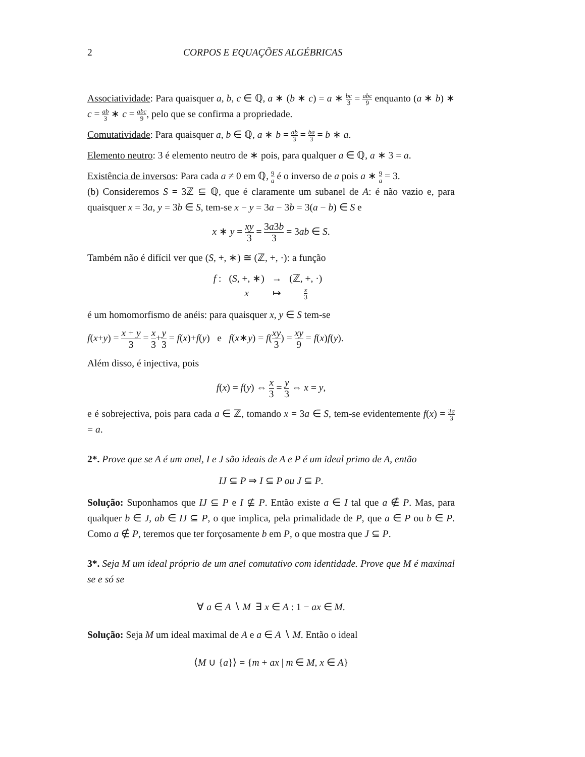2 CORPOS E EQUAÇÕES ALGÉBRICAS
Associatividade: Para quaisquer a, b, c ∈ ℚ, a ∗ (b ∗ c) = a ∗ bc 3 = abc 9 enquanto (a ∗ b) ∗ c = ab 3 ∗ c = abc 9, pelo que se confirma a propriedade.
Comutatividade: Para quaisquer a, b ∈ ℚ, a ∗ b = ab 3 = ba 3 = b ∗ a.
Elemento neutro: 3 é elemento neutro de ∗ pois, para qualquer a ∈ ℚ, a ∗ 3 = a.
Existência de inversos: Para cada a ≠ 0 em ℚ, 9 a é o inverso de a pois a ∗ 9 a = 3.
(b) Consideremos S = 3ℤ ⊆ ℚ, que é claramente um subanel de A: é não vazio e, para quaisquer x = 3a, y = 3b ∈ S, tem-se x − y = 3a − 3b = 3(a − b) ∈ S e
x ∗ y = xy 3 = 3a3b 3 = 3ab ∈ S.
Também não é difícil ver que (S, +, ∗) ≅ (ℤ, +, ·): a função
| f : | ( S , +, ∗) | → | (ℤ, +, ·) |
| | x | ↦ | x 3 |
é um homomorfismo de anéis: para quaisquer x, y ∈ S tem-se
f(x+y) = x + y 3 = x 3+y 3 = f(x)+f(y) e f(x∗y) = f(xy 3) = xy 9 = f(x)f(y).
Além disso, é injectiva, pois
f(x) = f(y) ⇔ x 3 = y 3 ⇔ x = y,
e é sobrejectiva, pois para cada a ∈ ℤ, tomando x = 3a ∈ S, tem-se evidentemente f(x) = 3a 3 = a.
2*. Prove que se A é um anel, I e J são ideais de A e P é um ideal primo de A, então
IJ ⊆ P ⇒ I ⊆ P ou J ⊆ P.
Solução: Suponhamos que IJ ⊆ P e I ⊈ P. Então existe a ∈ I tal que a ∉ P. Mas, para qualquer b ∈ J, ab ∈ IJ ⊆ P, o que implica, pela primalidade de P, que a ∈ P ou b ∈ P. Como a ∉ P, teremos que ter forçosamente b em P, o que mostra que J ⊆ P.
3*. Seja M um ideal próprio de um anel comutativo com identidade. Prove que M é maximal se e só se
∀ a ∈ A ∖ M ∃ x ∈ A : 1 − ax ∈ M.
Solução: Seja M um ideal maximal de A e a ∈ A ∖ M. Então o ideal
⟨M ∪ {a}⟩ = {m + ax | m ∈ M, x ∈ A}